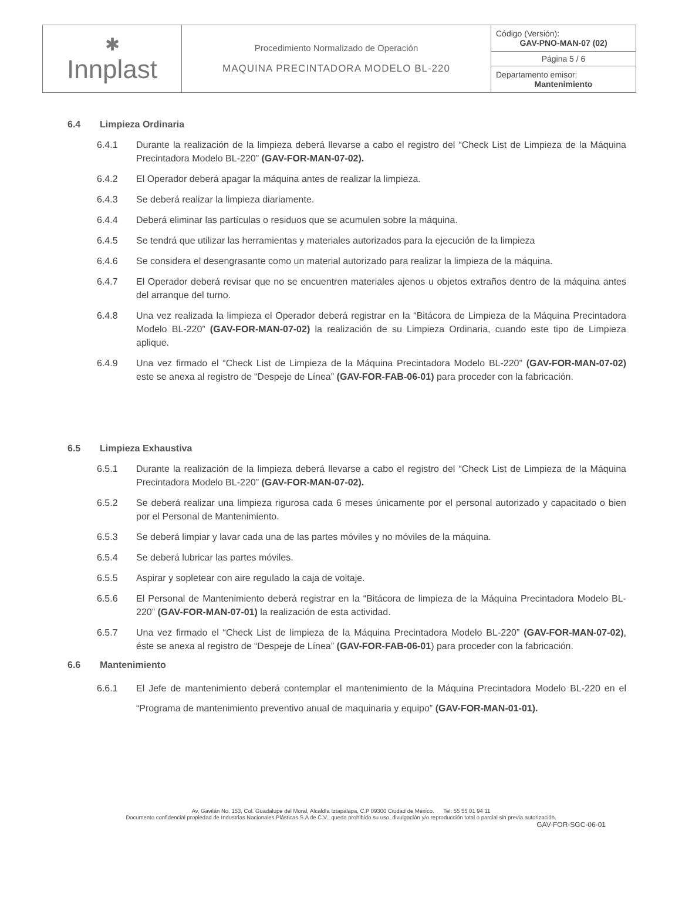| ✱ Innplast | Procedimiento Normalizado de Operación MAQUINA PRECINTADORA MODELO BL-220 | Código (Versión): GAV-PNO-MAN-07 (02) |
| | | Página 5 / 6 |
| | | Departamento emisor: Mantenimiento |
6.4 Limpieza Ordinaria
6.4.1 Durante la realización de la limpieza deberá llevarse a cabo el registro del “Check List de Limpieza de la Máquina Precintadora Modelo BL-220” (GAV-FOR-MAN-07-02).
6.4.2 El Operador deberá apagar la máquina antes de realizar la limpieza.
6.4.3 Se deberá realizar la limpieza diariamente.
6.4.4 Deberá eliminar las partículas o residuos que se acumulen sobre la máquina.
6.4.5 Se tendrá que utilizar las herramientas y materiales autorizados para la ejecución de la limpieza
6.4.6 Se considera el desengrasante como un material autorizado para realizar la limpieza de la máquina.
6.4.7 El Operador deberá revisar que no se encuentren materiales ajenos u objetos extraños dentro de la máquina antes del arranque del turno.
6.4.8 Una vez realizada la limpieza el Operador deberá registrar en la “Bitácora de Limpieza de la Máquina Precintadora Modelo BL-220” (GAV-FOR-MAN-07-02) la realización de su Limpieza Ordinaria, cuando este tipo de Limpieza aplique.
6.4.9 Una vez firmado el “Check List de Limpieza de la Máquina Precintadora Modelo BL-220” (GAV-FOR-MAN-07-02) este se anexa al registro de “Despeje de Línea” (GAV-FOR-FAB-06-01) para proceder con la fabricación.
6.5 Limpieza Exhaustiva
6.5.1 Durante la realización de la limpieza deberá llevarse a cabo el registro del “Check List de Limpieza de la Máquina Precintadora Modelo BL-220” (GAV-FOR-MAN-07-02).
6.5.2 Se deberá realizar una limpieza rigurosa cada 6 meses únicamente por el personal autorizado y capacitado o bien por el Personal de Mantenimiento.
6.5.3 Se deberá limpiar y lavar cada una de las partes móviles y no móviles de la máquina.
6.5.4 Se deberá lubricar las partes móviles.
6.5.5 Aspirar y sopletear con aire regulado la caja de voltaje.
6.5.6 El Personal de Mantenimiento deberá registrar en la “Bitácora de limpieza de la Máquina Precintadora Modelo BL-220” (GAV-FOR-MAN-07-01) la realización de esta actividad.
6.5.7 Una vez firmado el “Check List de limpieza de la Máquina Precintadora Modelo BL-220” (GAV-FOR-MAN-07-02), éste se anexa al registro de “Despeje de Línea” (GAV-FOR-FAB-06-01) para proceder con la fabricación.
6.6 Mantenimiento
6.6.1 El Jefe de mantenimiento deberá contemplar el mantenimiento de la Máquina Precintadora Modelo BL-220 en el “Programa de mantenimiento preventivo anual de maquinaria y equipo” (GAV-FOR-MAN-01-01).
Av. Gavilán No. 153, Col. Guadalupe del Moral, Alcaldía Iztapalapa, C.P 09300 Ciudad de México. Tel: 55 55 01 94 11
Documento confidencial propiedad de Industrias Nacionales Plásticas S.A de C.V., queda prohibido su uso, divulgación y/o reproducción total o parcial sin previa autorización.
GAV-FOR-SGC-06-01